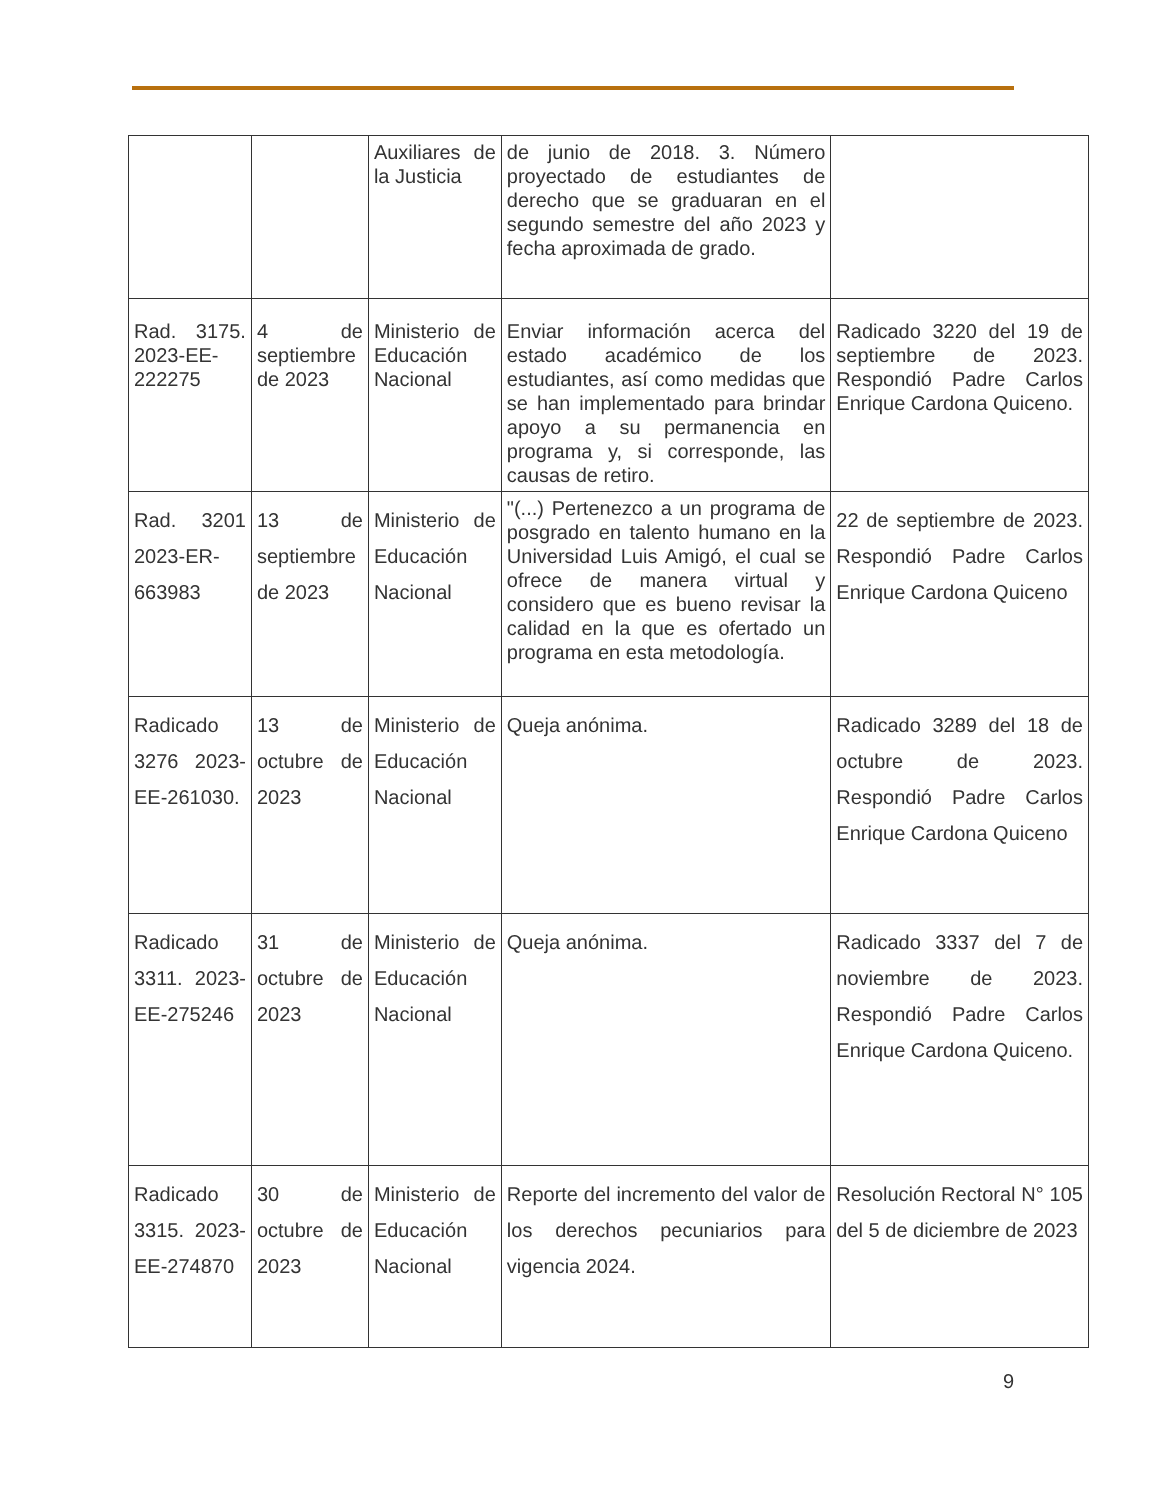| | | Auxiliares de la Justicia | de junio de 2018. 3. Número proyectado de estudiantes de derecho que se graduaran en el segundo semestre del año 2023 y fecha aproximada de grado. | |
| Rad. 3175. 2023-EE-222275 | 4 de septiembre de 2023 | Ministerio de Educación Nacional | Enviar información acerca del estado académico de los estudiantes, así como medidas que se han implementado para brindar apoyo a su permanencia en programa y, si corresponde, las causas de retiro. | Radicado 3220 del 19 de septiembre de 2023. Respondió Padre Carlos Enrique Cardona Quiceno. |
| Rad. 3201 2023-ER-663983 | 13 de septiembre de 2023 | Ministerio de Educación Nacional | "(...) Pertenezco a un programa de posgrado en talento humano en la Universidad Luis Amigó, el cual se ofrece de manera virtual y considero que es bueno revisar la calidad en la que es ofertado un programa en esta metodología. | 22 de septiembre de 2023. Respondió Padre Carlos Enrique Cardona Quiceno |
| Radicado 3276 2023-EE-261030. | 13 de octubre de 2023 | Ministerio de Educación Nacional | Queja anónima. | Radicado 3289 del 18 de octubre de 2023. Respondió Padre Carlos Enrique Cardona Quiceno |
| Radicado 3311. 2023-EE-275246 | 31 de octubre de 2023 | Ministerio de Educación Nacional | Queja anónima. | Radicado 3337 del 7 de noviembre de 2023. Respondió Padre Carlos Enrique Cardona Quiceno. |
| Radicado 3315. 2023-EE-274870 | 30 de octubre de 2023 | Ministerio de Educación Nacional | Reporte del incremento del valor de los derechos pecuniarios para vigencia 2024. | Resolución Rectoral N° 105 del 5 de diciembre de 2023 |
9